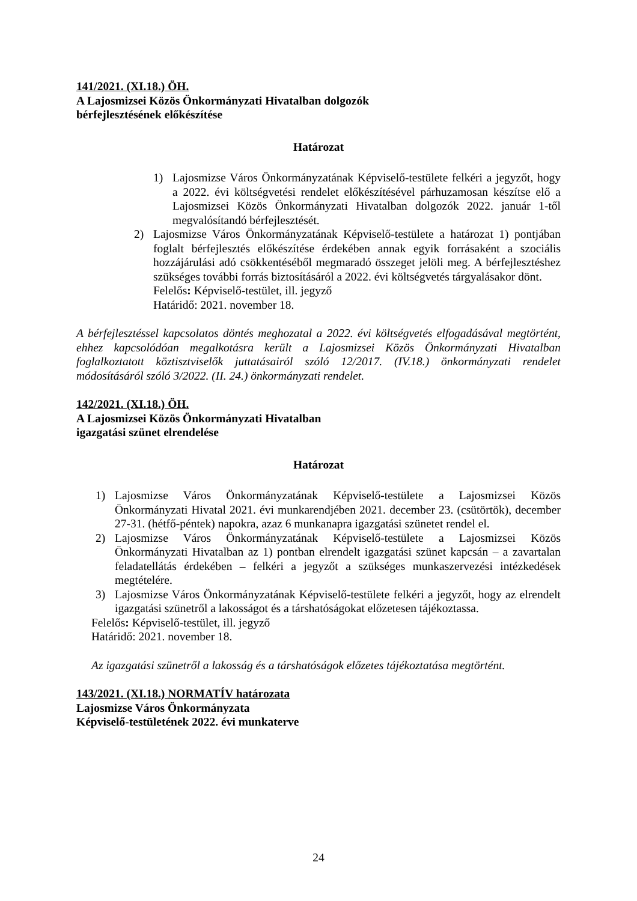141/2021. (XI.18.) ÖH.
A Lajosmizsei Közös Önkormányzati Hivatalban dolgozók
bérfejlesztésének előkészítése
Határozat
1) Lajosmizse Város Önkormányzatának Képviselő-testülete felkéri a jegyzőt, hogy a 2022. évi költségvetési rendelet előkészítésével párhuzamosan készítse elő a Lajosmizsei Közös Önkormányzati Hivatalban dolgozók 2022. január 1-től megvalósítandó bérfejlesztését.
2) Lajosmizse Város Önkormányzatának Képviselő-testülete a határozat 1) pontjában foglalt bérfejlesztés előkészítése érdekében annak egyik forrásaként a szociális hozzájárulási adó csökkentéséből megmaradó összeget jelöli meg. A bérfejlesztéshez szükséges további forrás biztosításáról a 2022. évi költségvetés tárgyalásakor dönt.
Felelős: Képviselő-testület, ill. jegyző
Határidő: 2021. november 18.
A bérfejlesztéssel kapcsolatos döntés meghozatal a 2022. évi költségvetés elfogadásával megtörtént, ehhez kapcsolódóan megalkotásra került a Lajosmizsei Közös Önkormányzati Hivatalban foglalkoztatott köztisztviselők juttatásairól szóló 12/2017. (IV.18.) önkormányzati rendelet módosításáról szóló 3/2022. (II. 24.) önkormányzati rendelet.
142/2021. (XI.18.) ÖH.
A Lajosmizsei Közös Önkormányzati Hivatalban
igazgatási szünet elrendelése
Határozat
1) Lajosmizse Város Önkormányzatának Képviselő-testülete a Lajosmizsei Közös Önkormányzati Hivatal 2021. évi munkarendjében 2021. december 23. (csütörtök), december 27-31. (hétfő-péntek) napokra, azaz 6 munkanapra igazgatási szünetet rendel el.
2) Lajosmizse Város Önkormányzatának Képviselő-testülete a Lajosmizsei Közös Önkormányzati Hivatalban az 1) pontban elrendelt igazgatási szünet kapcsán – a zavartalan feladatellátás érdekében – felkéri a jegyzőt a szükséges munkaszervezési intézkedések megtételére.
3) Lajosmizse Város Önkormányzatának Képviselő-testülete felkéri a jegyzőt, hogy az elrendelt igazgatási szünetről a lakosságot és a társhatóságokat előzetesen tájékoztassa.
Felelős: Képviselő-testület, ill. jegyző
Határidő: 2021. november 18.
Az igazgatási szünetről a lakosság és a társhatóságok előzetes tájékoztatása megtörtént.
143/2021. (XI.18.) NORMATÍV határozata
Lajosmizse Város Önkormányzata
Képviselő-testületének 2022. évi munkaterve
24